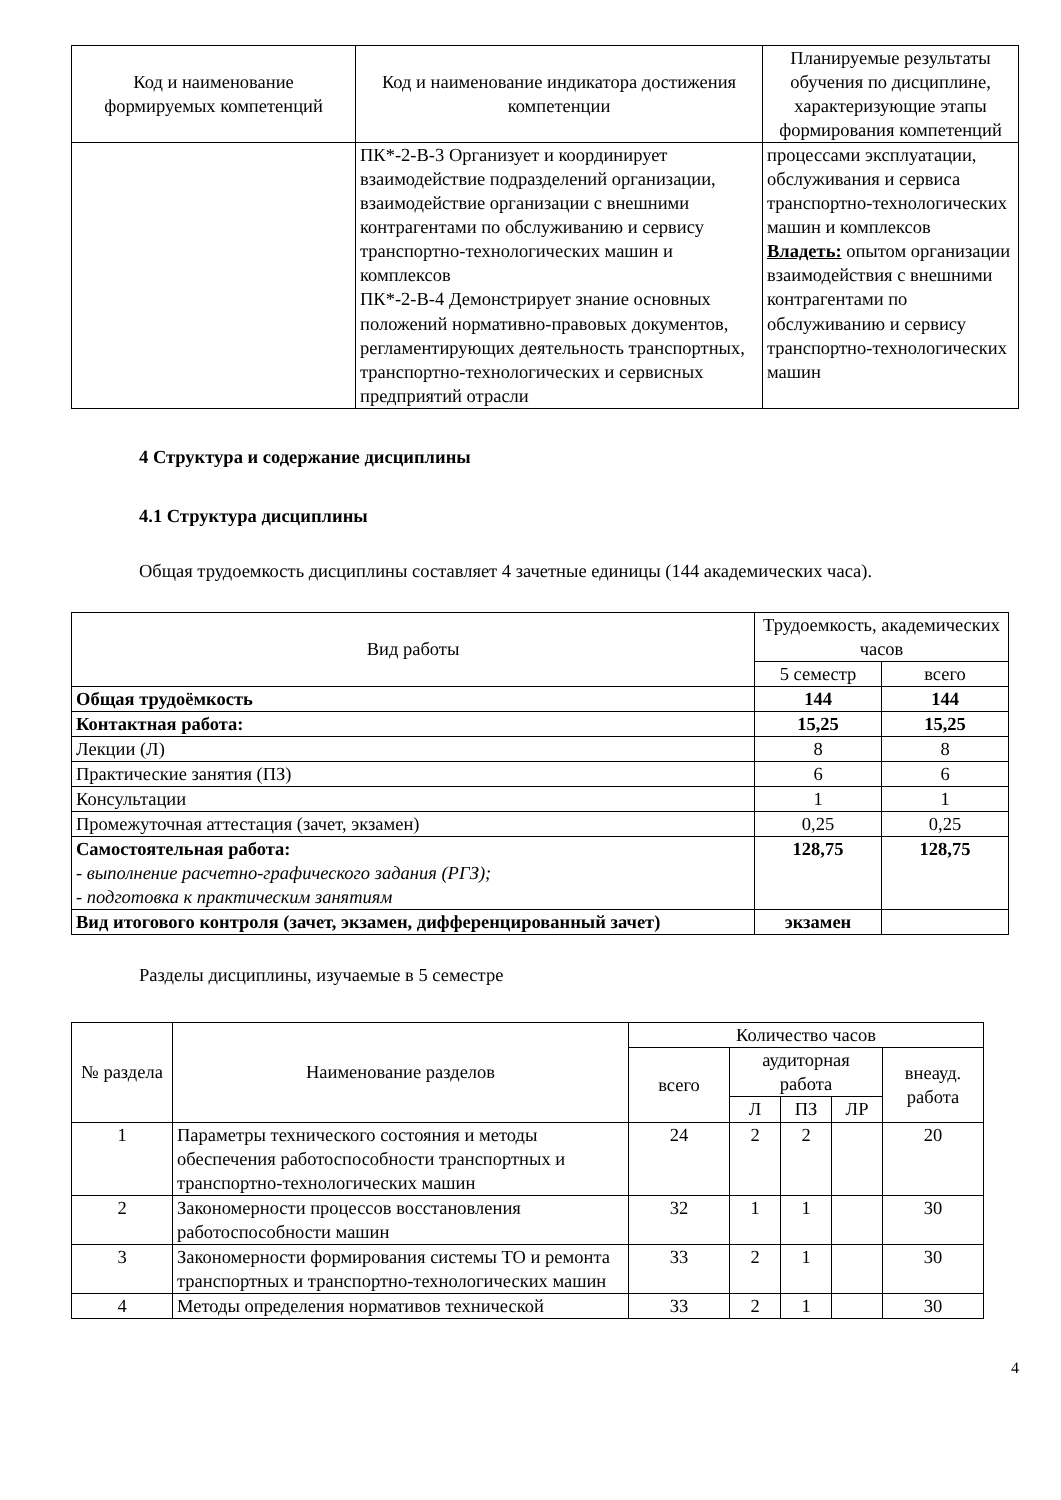| Код и наименование формируемых компетенций | Код и наименование индикатора достижения компетенции | Планируемые результаты обучения по дисциплине, характеризующие этапы формирования компетенций |
| --- | --- | --- |
| | ПК*-2-В-3 Организует и координирует взаимодействие подразделений организации, взаимодействие организации с внешними контрагентами по обслуживанию и сервису транспортно-технологических машин и комплексов ПК*-2-В-4 Демонстрирует знание основных положений нормативно-правовых документов, регламентирующих деятельность транспортных, транспортно-технологических и сервисных предприятий отрасли | процессами эксплуатации, обслуживания и сервиса транспортно-технологических машин и комплексов Владеть: опытом организации взаимодействия с внешними контрагентами по обслуживанию и сервису транспортно-технологических машин |
4 Структура и содержание дисциплины
4.1 Структура дисциплины
Общая трудоемкость дисциплины составляет 4 зачетные единицы (144 академических часа).
| Вид работы | Трудоемкость, академических часов | |
| --- | --- | --- |
| | 5 семестр | всего |
| Общая трудоёмкость | 144 | 144 |
| Контактная работа: | 15,25 | 15,25 |
| Лекции (Л) | 8 | 8 |
| Практические занятия (ПЗ) | 6 | 6 |
| Консультации | 1 | 1 |
| Промежуточная аттестация (зачет, экзамен) | 0,25 | 0,25 |
| Самостоятельная работа: - выполнение расчетно-графического задания (РГЗ); - подготовка к практическим занятиям | 128,75 | 128,75 |
| Вид итогового контроля (зачет, экзамен, дифференцированный зачет) | экзамен | |
Разделы дисциплины, изучаемые в 5 семестре
| № раздела | Наименование разделов | Количество часов | | | | |
| --- | --- | --- | --- | --- | --- | --- |
| | | всего | аудиторная работа | | | внеауд. работа |
| | | | Л | ПЗ | ЛР | |
| 1 | Параметры технического состояния и методы обеспечения работоспособности транспортных и транспортно-технологических машин | 24 | 2 | 2 | | 20 |
| 2 | Закономерности процессов восстановления работоспособности машин | 32 | 1 | 1 | | 30 |
| 3 | Закономерности формирования системы ТО и ремонта транспортных и транспортно-технологических машин | 33 | 2 | 1 | | 30 |
| 4 | Методы определения нормативов технической | 33 | 2 | 1 | | 30 |
4